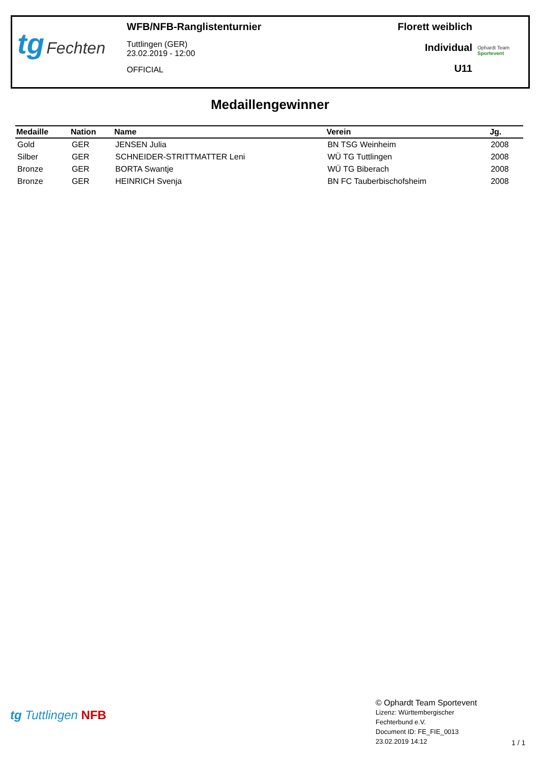tg Fechten
WFB/NFB-Ranglistenturnier
Tuttlingen (GER)
23.02.2019 - 12:00
OFFICIAL
Florett weiblich
Individual
U11
Ophardt Team
Sportevent
Medaillengewinner
| Medaille | Nation | Name | Verein | Jg. |
| --- | --- | --- | --- | --- |
| Gold | GER | JENSEN Julia | BN TSG Weinheim | 2008 |
| Silber | GER | SCHNEIDER-STRITTMATTER Leni | WÜ TG Tuttlingen | 2008 |
| Bronze | GER | BORTA Swantje | WÜ TG Biberach | 2008 |
| Bronze | GER | HEINRICH Svenja | BN FC Tauberbischofsheim | 2008 |
tg Tuttlingen NFB
© Ophardt Team Sportevent
Lizenz: Württembergischer
Fechterbund e.V.
Document ID: FE_FIE_0013
23.02.2019 14:12
1 / 1